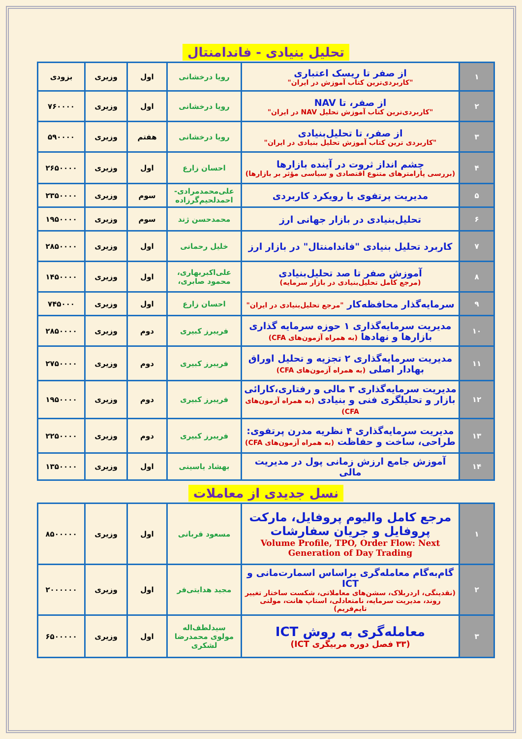تحلیل بنیادی - فاندامنتال
| ۱ | از صفر تا ریسک اعتباری "کاربردی‌ترین کتاب آموزش در ایران" | رویا درخشانی | اول | وزیری | بزودی |
| ۲ | از صفر، تا NAV "کاربردی‌ترین کتاب آموزش تحلیل NAV در ایران" | رویا درخشانی | اول | وزیری | ۷۶۰۰۰۰ |
| ۳ | از صفر، تا تحلیل‌بنیادی "کاربردی ترین کتاب آموزش تحلیل بنیادی در ایران" | رویا درخشانی | هفتم | وزیری | ۵۹۰۰۰۰ |
| ۴ | چشم انداز ثروت در آینده بازارها (بررسی پارامترهای متنوع اقتصادی و سیاسی مؤثر بر بازارها) | احسان زارع | اول | وزیری | ۲۶۵۰۰۰۰ |
| ۵ | مدیریت پرتفوی با رویکرد کاربردی | علی‌محمدمرادی- احمدلحیم‌گرزاده | سوم | وزیری | ۲۳۵۰۰۰۰ |
| ۶ | تحلیل‌بنیادی در بازار جهانی ارز | محمدحسن ژند | سوم | وزیری | ۱۹۵۰۰۰۰ |
| ۷ | کاربرد تحلیل بنیادی "فاندامنتال" در بازار ارز | خلیل رحمانی | اول | وزیری | ۲۸۵۰۰۰۰ |
| ۸ | آموزش صفر تا صد تحلیل‌بنیادی (مرجع کامل تحلیل‌بنیادی در بازار سرمایه) | علی‌اکبربهاری، محمود صابری، | اول | وزیری | ۱۴۵۰۰۰۰ |
| ۹ | سرمایه‌گذار محافظه‌کار "مرجع تحلیل‌بنیادی در ایران" | احسان زارع | اول | وزیری | ۷۴۵۰۰۰ |
| ۱۰ | مدیریت سرمایه‌گذاری ۱ حوزه سرمایه گذاری بازارها و نهادها (به همراه آزمون‌های CFA) | فریبرز کبیری | دوم | وزیری | ۲۸۵۰۰۰۰ |
| ۱۱ | مدیریت سرمایه‌گذاری ۲ تجزیه و تحلیل اوراق بهادار اصلی (به همراه آزمون‌های CFA) | فریبرز کبیری | دوم | وزیری | ۲۷۵۰۰۰۰ |
| ۱۲ | مدیریت سرمایه‌گذاری ۳ مالی و رفتاری،کارائی بازار و تحلیلگری فنی و بنیادی (به همراه آزمون‌های CFA) | فریبرز کبیری | دوم | وزیری | ۱۹۵۰۰۰۰ |
| ۱۳ | مدیریت سرمایه‌گذاری ۴ نظریه مدرن پرتفوی: طراحی، ساخت و حفاظت (به همراه آزمون‌های CFA) | فریبرز کبیری | دوم | وزیری | ۲۲۵۰۰۰۰ |
| ۱۴ | آموزش جامع ارزش زمانی پول در مدیریت مالی | بهشاد یاسینی | اول | وزیری | ۱۳۵۰۰۰۰ |
نسل جدیدی از معاملات
| ۱ | مرجع کامل والیوم پروفایل، مارکت پروفایل و جریان سفارشات Volume Profile, TPO, Order Flow: Next Generation of Day Trading | مسعود قربانی | اول | وزیری | ۸۵۰۰۰۰۰ |
| ۲ | گام‌به‌گام معامله‌گری براساس اسمارت‌مانی و ICT (نقدینگی، اردربلاک، سشن‌های معاملاتی، شکست ساختار تغییر روند، مدیریت سرمایه، نامتعادلی، استاپ هانت، مولتی تایم‌فریم) | مجید هدایتی‌فر | اول | وزیری | ۲۰۰۰۰۰۰ |
| ۳ | معامله‌گری به روش ICT (۳۳ فصل دوره مربیگری ICT) | سیدلطف‌اله مولوی محمدرضا لشکری | اول | وزیری | ۶۵۰۰۰۰۰ |